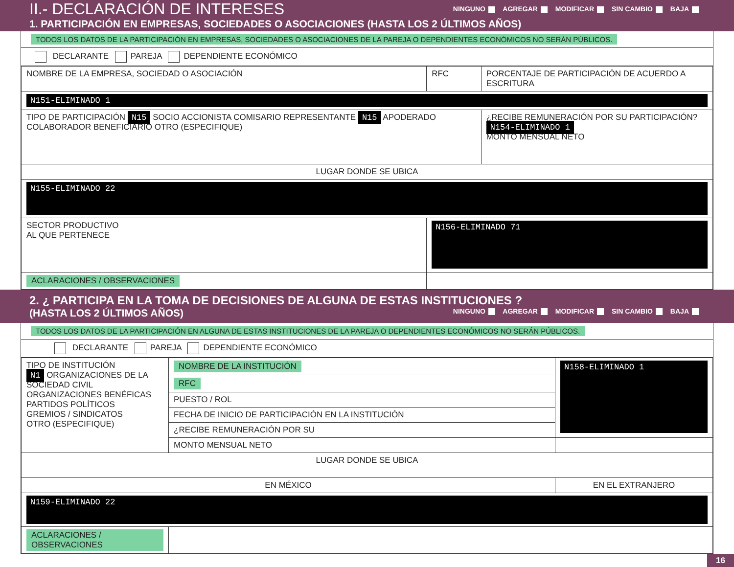II.- DECLARACIÓN DE INTERESES NINGUNO AGREGAR MODIFICAR SIN CAMBIO BAJA
1. PARTICIPACIÓN EN EMPRESAS, SOCIEDADES O ASOCIACIONES (HASTA LOS 2 ÚLTIMOS AÑOS)
TODOS LOS DATOS DE LA PARTICIPACIÓN EN EMPRESAS, SOCIEDADES O ASOCIACIONES DE LA PAREJA O DEPENDIENTES ECONÓMICOS NO SERÁN PÚBLICOS.
DECLARANTE PAREJA DEPENDIENTE ECONÓMICO
| NOMBRE DE LA EMPRESA, SOCIEDAD O ASOCIACIÓN | RFC | PORCENTAJE DE PARTICIPACIÓN DE ACUERDO A ESCRITURA |
| N151-ELIMINADO 1 | | |
| TIPO DE PARTICIPACIÓN N15 SOCIO ACCIONISTA COMISARIO REPRESENTANTE N15 APODERADO COLABORADOR BENEFICIARIO OTRO (ESPECIFIQUE) | | ¿RECIBE REMUNERACIÓN POR SU PARTICIPACIÓN? N154-ELIMINADO 1 MONTO MENSUAL NETO |
| LUGAR DONDE SE UBICA | | |
| N155-ELIMINADO 22 | | |
| SECTOR PRODUCTIVO AL QUE PERTENECE | N156-ELIMINADO 71 | |
| ACLARACIONES / OBSERVACIONES | | |
2. ¿ PARTICIPA EN LA TOMA DE DECISIONES DE ALGUNA DE ESTAS INSTITUCIONES ?
(HASTA LOS 2 ÚLTIMOS AÑOS) NINGUNO AGREGAR MODIFICAR SIN CAMBIO BAJA
TODOS LOS DATOS DE LA PARTICIPACIÓN EN ALGUNA DE ESTAS INSTITUCIONES DE LA PAREJA O DEPENDIENTES ECONÓMICOS NO SERÁN PÚBLICOS.
DECLARANTE PAREJA DEPENDIENTE ECONÓMICO
| TIPO DE INSTITUCIÓN N1 ORGANIZACIONES DE LA SOCIEDAD CIVIL ORGANIZACIONES BENÉFICAS PARTIDOS POLÍTICOS GREMIOS / SINDICATOS OTRO (ESPECIFIQUE) | NOMBRE DE LA INSTITUCIÓN | N158-ELIMINADO 1 |
| | RFC | |
| | PUESTO / ROL | |
| | FECHA DE INICIO DE PARTICIPACIÓN EN LA INSTITUCIÓN | |
| | ¿RECIBE REMUNERACIÓN POR SU | |
| | MONTO MENSUAL NETO | |
| LUGAR DONDE SE UBICA | | |
| EN MÉXICO | | EN EL EXTRANJERO |
| N159-ELIMINADO 22 | | |
| ACLARACIONES / OBSERVACIONES | | |
16